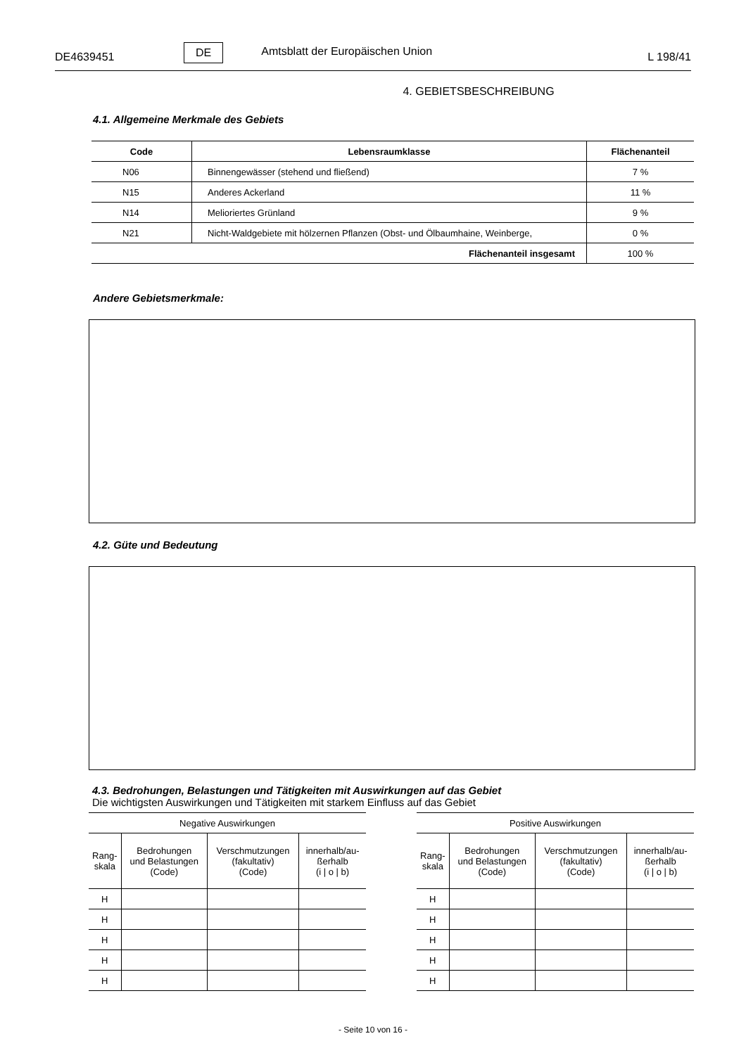DE4639451 DE Amtsblatt der Europäischen Union L 198/41
4. GEBIETSBESCHREIBUNG
4.1. Allgemeine Merkmale des Gebiets
| Code | Lebensraumklasse | Flächenanteil |
| --- | --- | --- |
| N06 | Binnengewässer (stehend und fließend) | 7 % |
| N15 | Anderes Ackerland | 11 % |
| N14 | Melioriertes Grünland | 9 % |
| N21 | Nicht-Waldgebiete mit hölzernen Pflanzen (Obst- und Ölbaumhaine, Weinberge, | 0 % |
| Flächenanteil insgesamt | | 100 % |
Andere Gebietsmerkmale:
4.2. Güte und Bedeutung
4.3. Bedrohungen, Belastungen und Tätigkeiten mit Auswirkungen auf das Gebiet
Die wichtigsten Auswirkungen und Tätigkeiten mit starkem Einfluss auf das Gebiet
| Negative Auswirkungen | | | |
| --- | --- | --- | --- |
| Rang- skala | Bedrohungen und Belastungen (Code) | Verschmutzungen (fakultativ) (Code) | innerhalb/au- ßerhalb (i / o / b) |
| H | | | |
| H | | | |
| H | | | |
| H | | | |
| H | | | |
| Positive Auswirkungen | | | |
| --- | --- | --- | --- |
| Rang- skala | Bedrohungen und Belastungen (Code) | Verschmutzungen (fakultativ) (Code) | innerhalb/au- ßerhalb (i / o / b) |
| H | | | |
| H | | | |
| H | | | |
| H | | | |
| H | | | |
- Seite 10 von 16 -